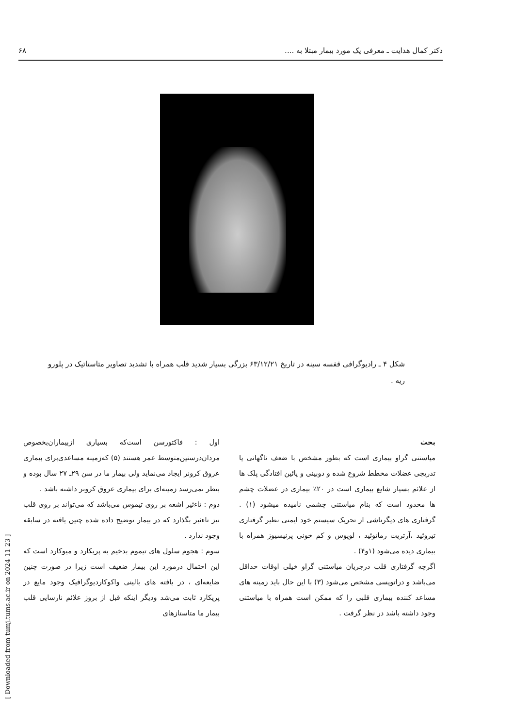دکتر کمال هدایت ـ معرفی یک مورد بیمار مبتلا به .... ۶۸
شکل ۴ ـ رادیوگرافی قفسه سینه در تاریخ ۶۳/۱۲/۲۱ بزرگی بسیار شدید قلب همراه با تشدید تصاویر متاستاتیک در پلورو ریه .
بحث
میاستنی گراو بیماری است که بطور مشخص با ضعف ناگهانی یا تدریجی عضلات مخطط شروع شده و دوبینی و پائین افتادگی پلک ها از علائم بسیار شایع بیماری است در ۲۰٪ بیماری در عضلات چشم ها محدود است که بنام میاستنی چشمی نامیده میشود (۱) . گرفتاری های دیگرناشی از تحریک سیستم خود ایمنی نظیر گرفتاری تیروئید ،آرتریت رماتوئید ، لوپوس و کم خونی پرنیسیوز همراه با بیماری دیده می‌شود (۱و۴) .
اگرچه گرفتاری قلب درجریان میاستنی گراو خیلی اوقات حداقل می‌باشد و دراتوپسی مشخص می‌شود (۳) با این حال باید زمینه های مساعد کننده بیماری قلبی را که ممکن است همراه با میاستنی وجود داشته باشد در نظر گرفت .
اول : فاکتورسن است‌که بسیاری ازبیماران‌بخصوص مردان‌درسنین‌متوسط عمر هستند (۵) که‌زمینه مساعدی‌برای بیماری عروق کرونر ایجاد می‌نماید ولی بیمار ما در سن ۲۹ـ ۲۷ سال بوده و بنظر نمی‌رسد زمینه‌ای برای بیماری عروق کرونر داشته باشد .
دوم : تاءثیر اشعه بر روی تیموس می‌باشد که می‌تواند بر روی قلب نیز تاءثیر بگذارد که در بیمار توضیح داده شده چنین یافته در سابقه وجود ندارد .
سوم : هجوم سلول های تیموم بدخیم به پریکارد و میوکارد است که این احتمال درمورد این بیمار ضعیف است زیرا در صورت چنین ضایعه‌ای ، در یافته های بالینی واکوکاردیوگرافیک وجود مایع در پریکارد ثابت می‌شد ودیگر اینکه قبل از بروز علائم نارسایی قلب بیمار ما متاستازهای
[ Downloaded from tumj.tums.ac.ir on 2024-11-23 ]